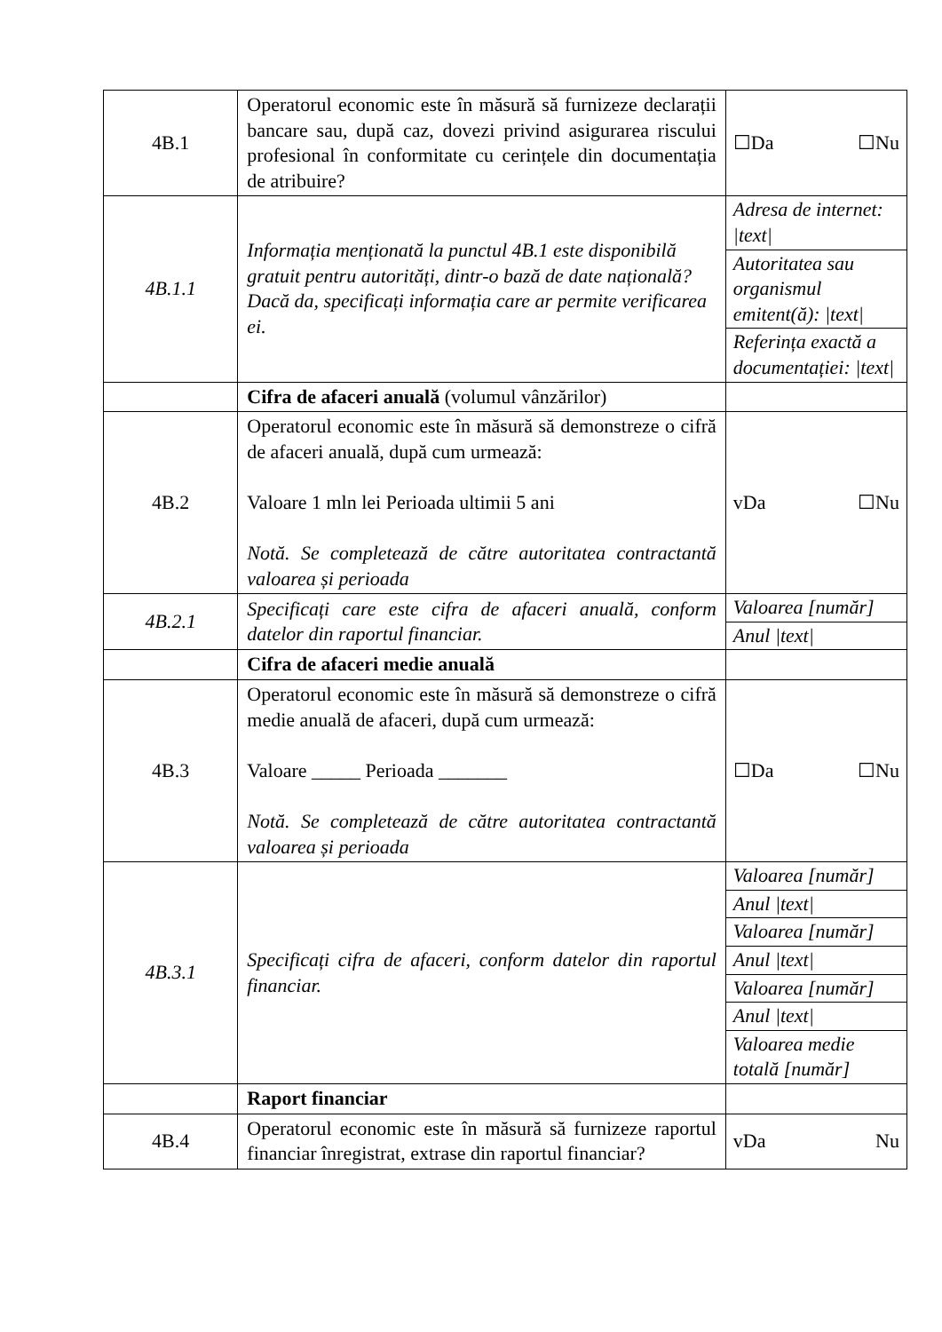| 4B.1 | Operatorul economic este în măsură să furnizeze declarații bancare sau, după caz, dovezi privind asigurarea riscului profesional în conformitate cu cerințele din documentația de atribuire? | ☐Da ☐Nu |
| 4B.1.1 | Informația menționată la punctul 4B.1 este disponibilă gratuit pentru autorități, dintr-o bază de date națională? Dacă da, specificați informația care ar permite verificarea ei. | Adresa de internet: /text/ Autoritatea sau organismul emitent(ă): /text/ Referința exactă a documentației: /text/ |
| | Cifra de afaceri anuală (volumul vânzărilor) | |
| 4B.2 | Operatorul economic este în măsură să demonstreze o cifră de afaceri anuală, după cum urmează: Valoare 1 mln lei Perioada ultimii 5 ani Notă. Se completează de către autoritatea contractantă valoarea și perioada | vDa ☐Nu |
| 4B.2.1 | Specificați care este cifra de afaceri anuală, conform datelor din raportul financiar. | Valoarea [număr] Anul /text/ |
| | Cifra de afaceri medie anuală | |
| 4B.3 | Operatorul economic este în măsură să demonstreze o cifră medie anuală de afaceri, după cum urmează: Valoare _____ Perioada _______ Notă. Se completează de către autoritatea contractantă valoarea și perioada | ☐Da ☐Nu |
| 4B.3.1 | Specificați cifra de afaceri, conform datelor din raportul financiar. | Valoarea [număr] Anul /text/ Valoarea [număr] Anul /text/ Valoarea [număr] Anul /text/ Valoarea medie totală [număr] |
| | Raport financiar | |
| 4B.4 | Operatorul economic este în măsură să furnizeze raportul financiar înregistrat, extrase din raportul financiar? | vDa Nu |